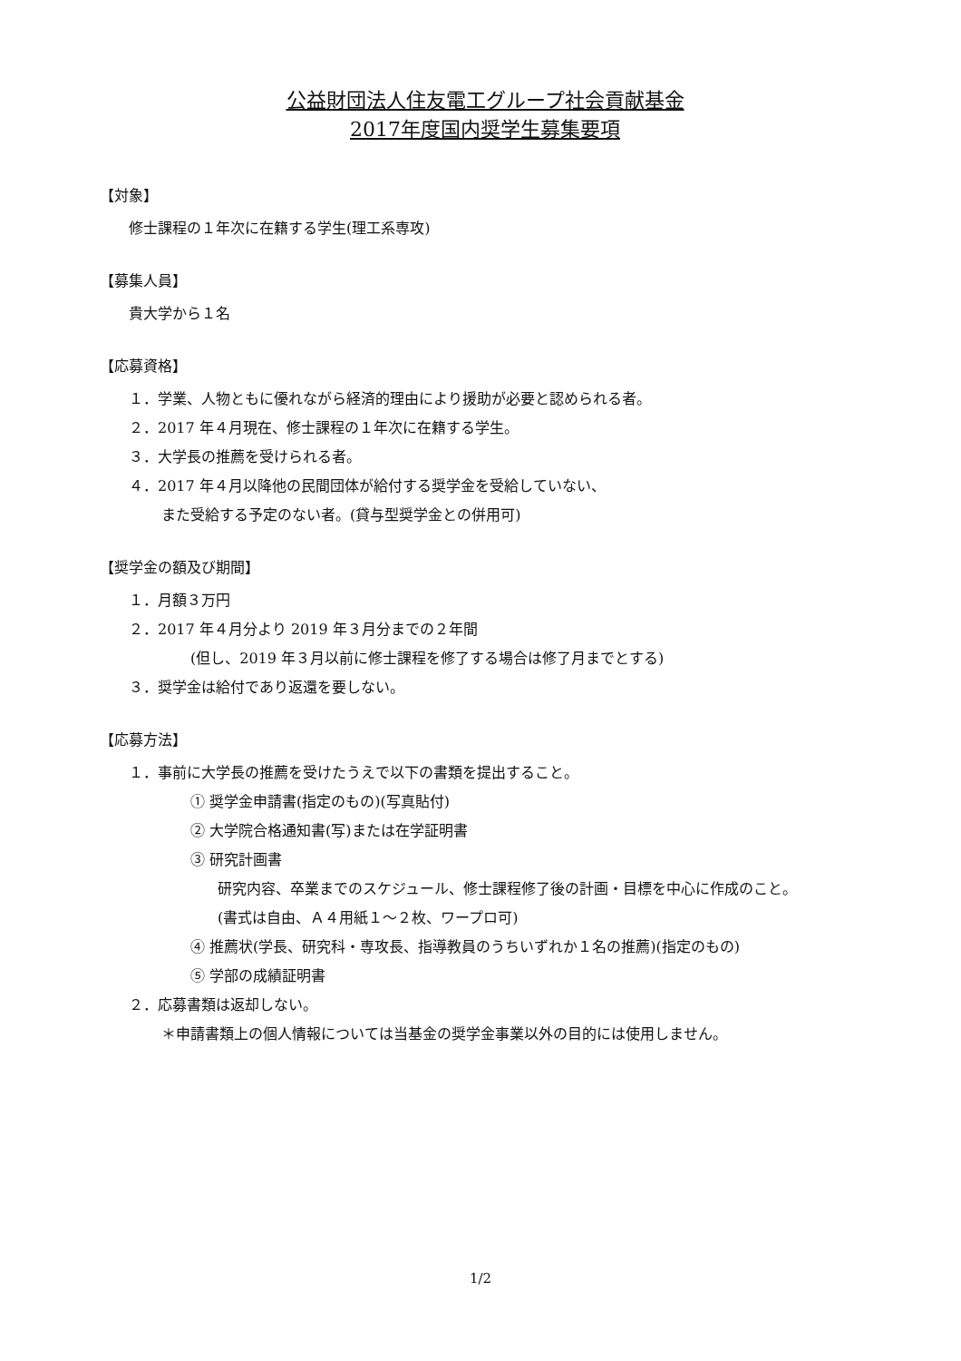公益財団法人住友電工グループ社会貢献基金
2017年度国内奨学生募集要項
【対象】
修士課程の１年次に在籍する学生(理工系専攻)
【募集人員】
貴大学から１名
【応募資格】
１．学業、人物ともに優れながら経済的理由により援助が必要と認められる者。
２．2017 年４月現在、修士課程の１年次に在籍する学生。
３．大学長の推薦を受けられる者。
４．2017 年４月以降他の民間団体が給付する奨学金を受給していない、
また受給する予定のない者。(貸与型奨学金との併用可)
【奨学金の額及び期間】
１．月額３万円
２．2017 年４月分より 2019 年３月分までの２年間
(但し、2019 年３月以前に修士課程を修了する場合は修了月までとする)
３．奨学金は給付であり返還を要しない。
【応募方法】
１．事前に大学長の推薦を受けたうえで以下の書類を提出すること。
① 奨学金申請書(指定のもの)(写真貼付)
② 大学院合格通知書(写)または在学証明書
③ 研究計画書
研究内容、卒業までのスケジュール、修士課程修了後の計画・目標を中心に作成のこと。
(書式は自由、Ａ４用紙１～２枚、ワープロ可)
④ 推薦状(学長、研究科・専攻長、指導教員のうちいずれか１名の推薦)(指定のもの)
⑤ 学部の成績証明書
２．応募書類は返却しない。
＊申請書類上の個人情報については当基金の奨学金事業以外の目的には使用しません。
1/2